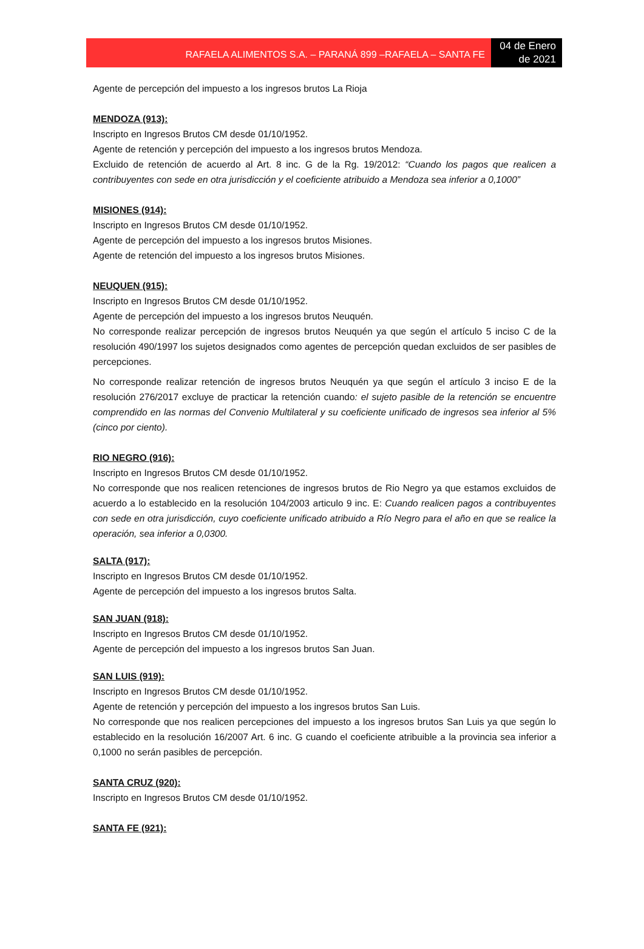RAFAELA ALIMENTOS S.A. – PARANÁ 899 –RAFAELA – SANTA FE
04 de Enero de 2021
Agente de percepción del impuesto a los ingresos brutos La Rioja
MENDOZA (913):
Inscripto en Ingresos Brutos CM desde 01/10/1952.
Agente de retención y percepción del impuesto a los ingresos brutos Mendoza.
Excluido de retención de acuerdo al Art. 8 inc. G de la Rg. 19/2012: “Cuando los pagos que realicen a contribuyentes con sede en otra jurisdicción y el coeficiente atribuido a Mendoza sea inferior a 0,1000”
MISIONES (914):
Inscripto en Ingresos Brutos CM desde 01/10/1952.
Agente de percepción del impuesto a los ingresos brutos Misiones.
Agente de retención del impuesto a los ingresos brutos Misiones.
NEUQUEN (915):
Inscripto en Ingresos Brutos CM desde 01/10/1952.
Agente de percepción del impuesto a los ingresos brutos Neuquén.
No corresponde realizar percepción de ingresos brutos Neuquén ya que según el artículo 5 inciso C de la resolución 490/1997 los sujetos designados como agentes de percepción quedan excluidos de ser pasibles de percepciones.
No corresponde realizar retención de ingresos brutos Neuquén ya que según el artículo 3 inciso E de la resolución 276/2017 excluye de practicar la retención cuando: el sujeto pasible de la retención se encuentre comprendido en las normas del Convenio Multilateral y su coeficiente unificado de ingresos sea inferior al 5% (cinco por ciento).
RIO NEGRO (916):
Inscripto en Ingresos Brutos CM desde 01/10/1952.
No corresponde que nos realicen retenciones de ingresos brutos de Rio Negro ya que estamos excluidos de acuerdo a lo establecido en la resolución 104/2003 articulo 9 inc. E: Cuando realicen pagos a contribuyentes con sede en otra jurisdicción, cuyo coeficiente unificado atribuido a Río Negro para el año en que se realice la operación, sea inferior a 0,0300.
SALTA (917):
Inscripto en Ingresos Brutos CM desde 01/10/1952.
Agente de percepción del impuesto a los ingresos brutos Salta.
SAN JUAN (918):
Inscripto en Ingresos Brutos CM desde 01/10/1952.
Agente de percepción del impuesto a los ingresos brutos San Juan.
SAN LUIS (919):
Inscripto en Ingresos Brutos CM desde 01/10/1952.
Agente de retención y percepción del impuesto a los ingresos brutos San Luis.
No corresponde que nos realicen percepciones del impuesto a los ingresos brutos San Luis ya que según lo establecido en la resolución 16/2007 Art. 6 inc. G cuando el coeficiente atribuible a la provincia sea inferior a 0,1000 no serán pasibles de percepción.
SANTA CRUZ (920):
Inscripto en Ingresos Brutos CM desde 01/10/1952.
SANTA FE (921):